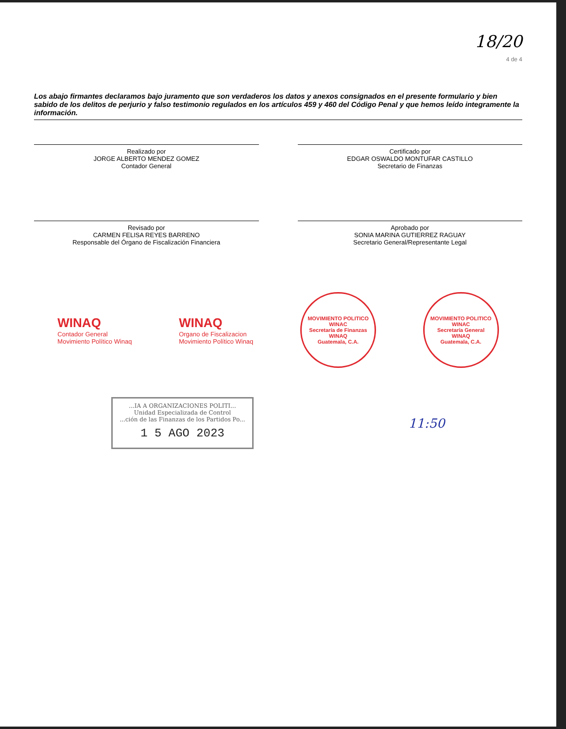18/20
4 de 4
Los abajo firmantes declaramos bajo juramento que son verdaderos los datos y anexos consignados en el presente formulario y bien sabido de los delitos de perjurio y falso testimonio regulados en los artículos 459 y 460 del Código Penal y que hemos leído integramente la información.
Realizado por
JORGE ALBERTO MENDEZ GOMEZ
Contador General
Certificado por
EDGAR OSWALDO MONTUFAR CASTILLO
Secretario de Finanzas
Revisado por
CARMEN FELISA REYES BARRENO
Responsable del Órgano de Fiscalización Financiera
Aprobado por
SONIA MARINA GUTIERREZ RAGUAY
Secretario General/Representante Legal
WINAQ
Contador General
Movimiento Político Winaq
WINAQ
Organo de Fiscalizacion
Movimiento Político Winaq
MOVIMIENTO POLITICO WINAC
Secretaría de Finanzas
WINAQ
Guatemala, C.A.
MOVIMIENTO POLITICO WINAC
Secretaría General
WINAQ
Guatemala, C.A.
...IA A ORGANIZACIONES POLITI...
Unidad Especializada de Control
...ción de las Finanzas de los Partidos Po...
1 5 AGO 2023
11:50